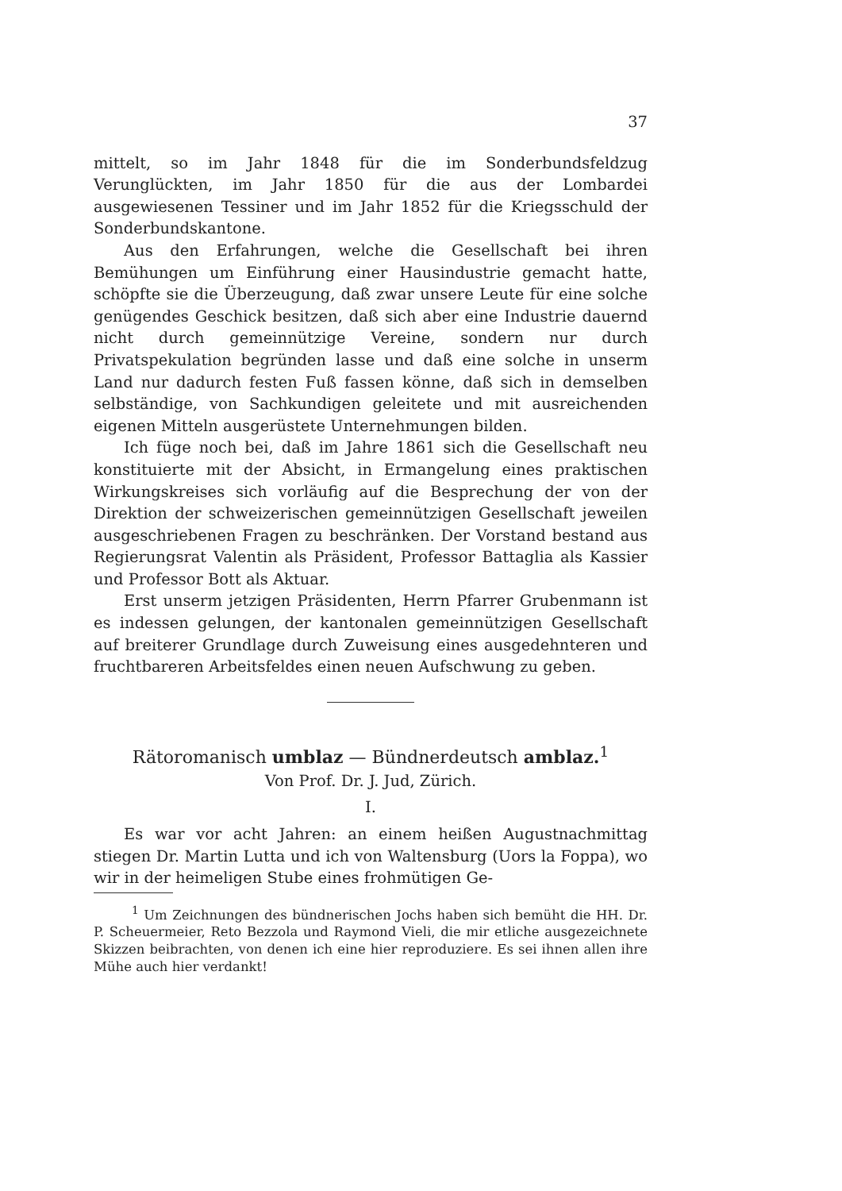37
mittelt, so im Jahr 1848 für die im Sonderbundsfeldzug Verunglückten, im Jahr 1850 für die aus der Lombardei ausgewiesenen Tessiner und im Jahr 1852 für die Kriegsschuld der Sonderbundskantone.
Aus den Erfahrungen, welche die Gesellschaft bei ihren Bemühungen um Einführung einer Hausindustrie gemacht hatte, schöpfte sie die Überzeugung, daß zwar unsere Leute für eine solche genügendes Geschick besitzen, daß sich aber eine Industrie dauernd nicht durch gemeinnützige Vereine, sondern nur durch Privatspekulation begründen lasse und daß eine solche in unserm Land nur dadurch festen Fuß fassen könne, daß sich in demselben selbständige, von Sachkundigen geleitete und mit ausreichenden eigenen Mitteln ausgerüstete Unternehmungen bilden.
Ich füge noch bei, daß im Jahre 1861 sich die Gesellschaft neu konstituierte mit der Absicht, in Ermangelung eines praktischen Wirkungskreises sich vorläufig auf die Besprechung der von der Direktion der schweizerischen gemeinnützigen Gesellschaft jeweilen ausgeschriebenen Fragen zu beschränken. Der Vorstand bestand aus Regierungsrat Valentin als Präsident, Professor Battaglia als Kassier und Professor Bott als Aktuar.
Erst unserm jetzigen Präsidenten, Herrn Pfarrer Grubenmann ist es indessen gelungen, der kantonalen gemeinnützigen Gesellschaft auf breiterer Grundlage durch Zuweisung eines ausgedehnteren und fruchtbareren Arbeitsfeldes einen neuen Aufschwung zu geben.
Rätoromanisch umblaz — Bündnerdeutsch amblaz.<sup>1</sup>
Von Prof. Dr. J. Jud, Zürich.
I.
Es war vor acht Jahren: an einem heißen Augustnachmittag stiegen Dr. Martin Lutta und ich von Waltensburg (Uors la Foppa), wo wir in der heimeligen Stube eines frohmütigen Ge-
<sup>1</sup> Um Zeichnungen des bündnerischen Jochs haben sich bemüht die HH. Dr. P. Scheuermeier, Reto Bezzola und Raymond Vieli, die mir etliche ausgezeichnete Skizzen beibrachten, von denen ich eine hier reproduziere. Es sei ihnen allen ihre Mühe auch hier verdankt!